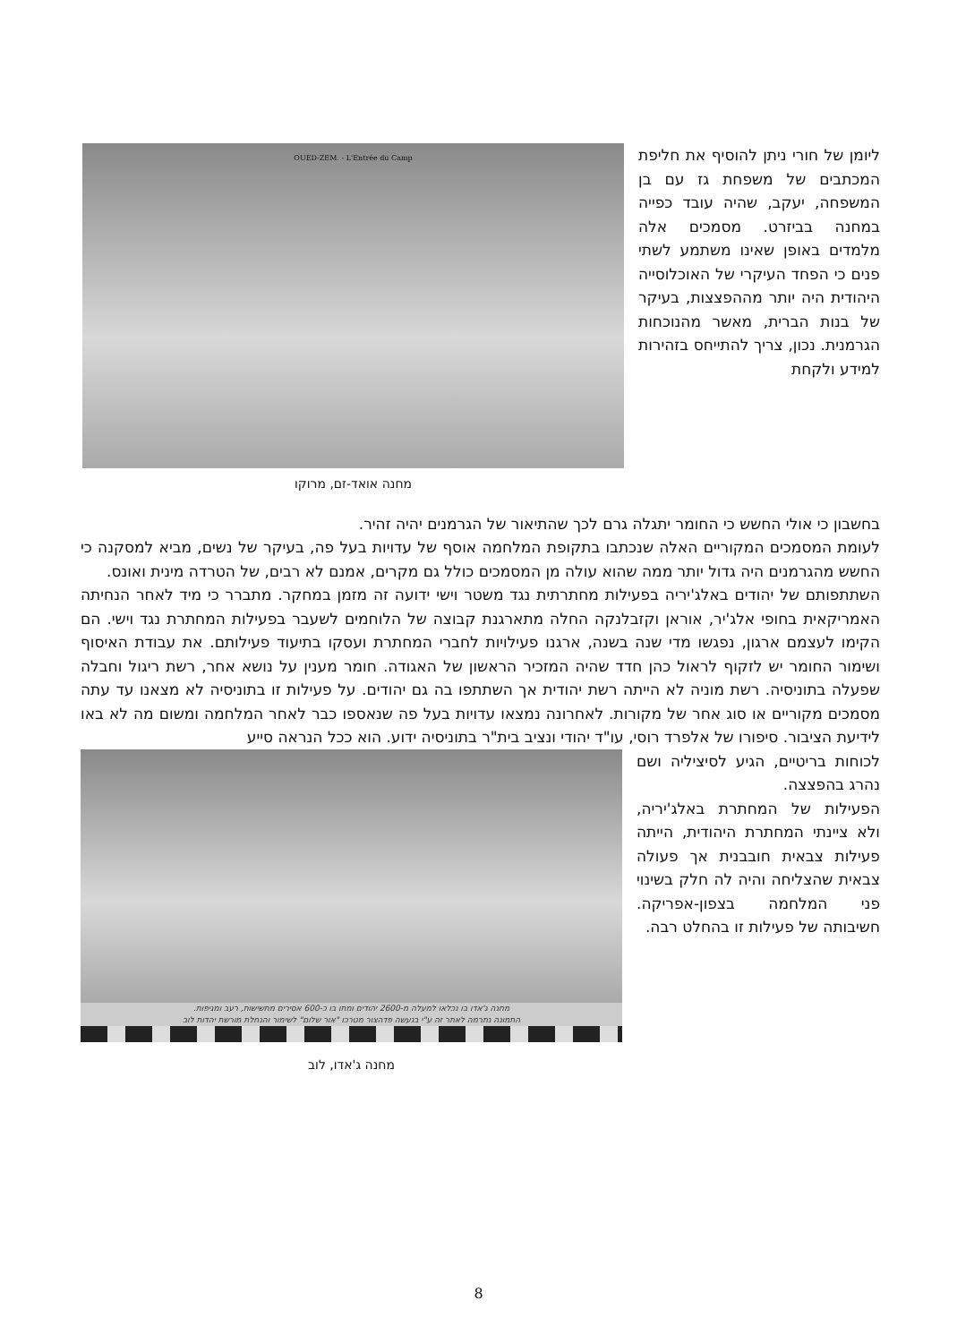ליומן של חורי ניתן להוסיף את חליפת המכתבים של משפחת גז עם בן המשפחה, יעקב, שהיה עובד כפייה במחנה בביזרט. מסמכים אלה מלמדים באופן שאינו משתמע לשתי פנים כי הפחד העיקרי של האוכלוסייה היהודית היה יותר מההפצצות, בעיקר של בנות הברית, מאשר מהנוכחות הגרמנית. נכון, צריך להתייחס בזהירות למידע ולקחת
OUED-ZEM. - L'Entrée du Camp
מחנה אואד-זם, מרוקו
בחשבון כי אולי החשש כי החומר יתגלה גרם לכך שהתיאור של הגרמנים יהיה זהיר.
לעומת המסמכים המקוריים האלה שנכתבו בתקופת המלחמה אוסף של עדויות בעל פה, בעיקר של נשים, מביא למסקנה כי החשש מהגרמנים היה גדול יותר ממה שהוא עולה מן המסמכים כולל גם מקרים, אמנם לא רבים, של הטרדה מינית ואונס.
השתתפותם של יהודים באלג'יריה בפעילות מחתרתית נגד משטר וישי ידועה זה מזמן במחקר. מתברר כי מיד לאחר הנחיתה האמריקאית בחופי אלג'יר, אוראן וקזבלנקה החלה מתארגנת קבוצה של הלוחמים לשעבר בפעילות המחתרת נגד וישי. הם הקימו לעצמם ארגון, נפגשו מדי שנה בשנה, ארגנו פעילויות לחברי המחתרת ועסקו בתיעוד פעילותם. את עבודת האיסוף ושימור החומר יש לזקוף לראול כהן חדד שהיה המזכיר הראשון של האגודה. חומר מענין על נושא אחר, רשת ריגול וחבלה שפעלה בתוניסיה. רשת מוניה לא הייתה רשת יהודית אך השתתפו בה גם יהודים. על פעילות זו בתוניסיה לא מצאנו עד עתה מסמכים מקוריים או סוג אחר של מקורות. לאחרונה נמצאו עדויות בעל פה שנאספו כבר לאחר המלחמה ומשום מה לא באו לידיעת הציבור. סיפורו של אלפרד רוסי, עו"ד יהודי ונציב בית"ר בתוניסיה ידוע. הוא ככל הנראה סייע
לכוחות בריטיים, הגיע לסיציליה ושם נהרג בהפצצה.
הפעילות של המחתרת באלג'יריה, ולא ציינתי המחתרת היהודית, הייתה פעילות צבאית חובבנית אך פעולה צבאית שהצליחה והיה לה חלק בשינוי פני המלחמה בצפון-אפריקה. חשיבותה של פעילות זו בהחלט רבה.
מחנה ג'אדו בו נכלאו למעלה מ-2600 יהודים ומתו בו כ-600 אסירים מתשישות, רעב ומגיפות.
התמונה נתרמה לאתר זה ע"י בנעשה פדהצור מטרכו "אור שלום" לשימור והנחלת מורשת יהדות לוב
מחנה ג'אדו, לוב
8